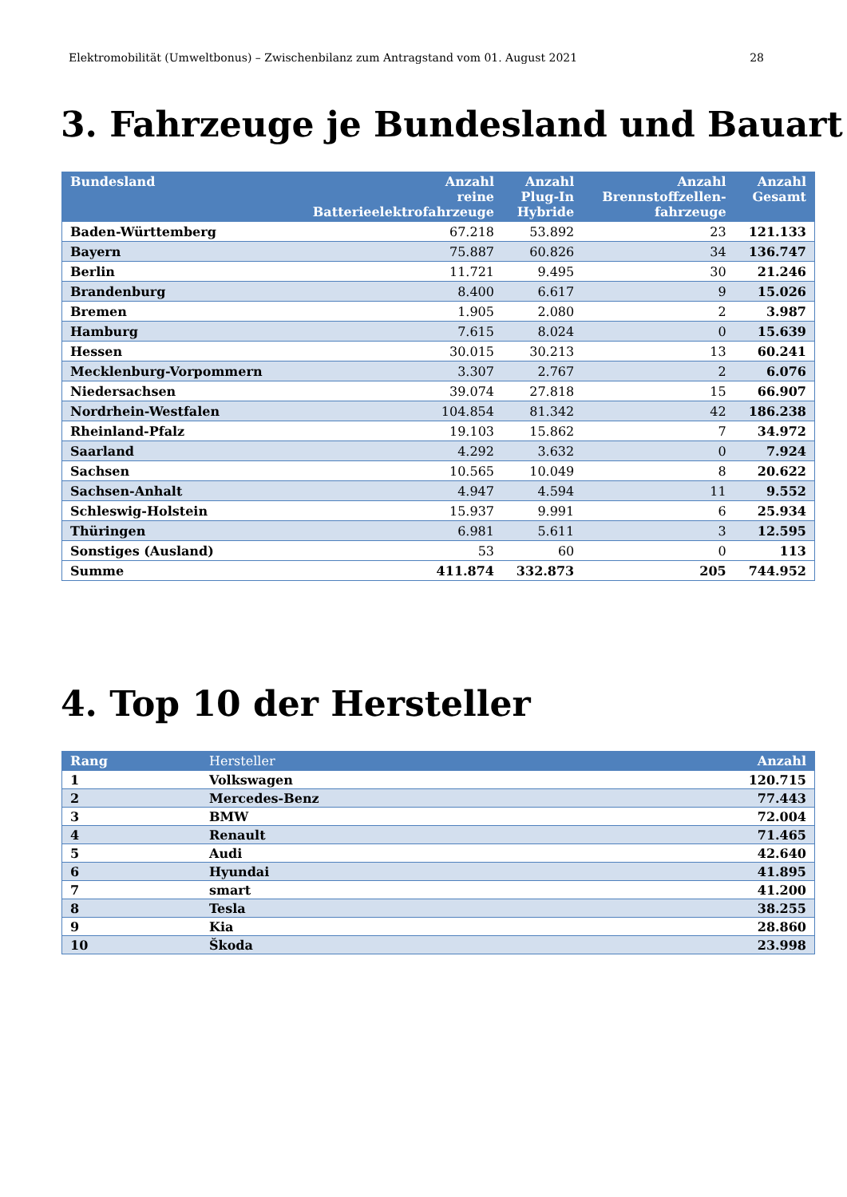Elektromobilität (Umweltbonus) – Zwischenbilanz zum Antragstand vom 01. August 2021 28
3. Fahrzeuge je Bundesland und Bauart
| Bundesland | Anzahl reine Batterieelektrofahrzeuge | Anzahl Plug-In Hybride | Anzahl Brennstoffzellen- fahrzeuge | Anzahl Gesamt |
| --- | --- | --- | --- | --- |
| Baden-Württemberg | 67.218 | 53.892 | 23 | 121.133 |
| Bayern | 75.887 | 60.826 | 34 | 136.747 |
| Berlin | 11.721 | 9.495 | 30 | 21.246 |
| Brandenburg | 8.400 | 6.617 | 9 | 15.026 |
| Bremen | 1.905 | 2.080 | 2 | 3.987 |
| Hamburg | 7.615 | 8.024 | 0 | 15.639 |
| Hessen | 30.015 | 30.213 | 13 | 60.241 |
| Mecklenburg-Vorpommern | 3.307 | 2.767 | 2 | 6.076 |
| Niedersachsen | 39.074 | 27.818 | 15 | 66.907 |
| Nordrhein-Westfalen | 104.854 | 81.342 | 42 | 186.238 |
| Rheinland-Pfalz | 19.103 | 15.862 | 7 | 34.972 |
| Saarland | 4.292 | 3.632 | 0 | 7.924 |
| Sachsen | 10.565 | 10.049 | 8 | 20.622 |
| Sachsen-Anhalt | 4.947 | 4.594 | 11 | 9.552 |
| Schleswig-Holstein | 15.937 | 9.991 | 6 | 25.934 |
| Thüringen | 6.981 | 5.611 | 3 | 12.595 |
| Sonstiges (Ausland) | 53 | 60 | 0 | 113 |
| Summe | 411.874 | 332.873 | 205 | 744.952 |
4. Top 10 der Hersteller
| Rang | Hersteller | Anzahl |
| --- | --- | --- |
| 1 | Volkswagen | 120.715 |
| 2 | Mercedes-Benz | 77.443 |
| 3 | BMW | 72.004 |
| 4 | Renault | 71.465 |
| 5 | Audi | 42.640 |
| 6 | Hyundai | 41.895 |
| 7 | smart | 41.200 |
| 8 | Tesla | 38.255 |
| 9 | Kia | 28.860 |
| 10 | Škoda | 23.998 |